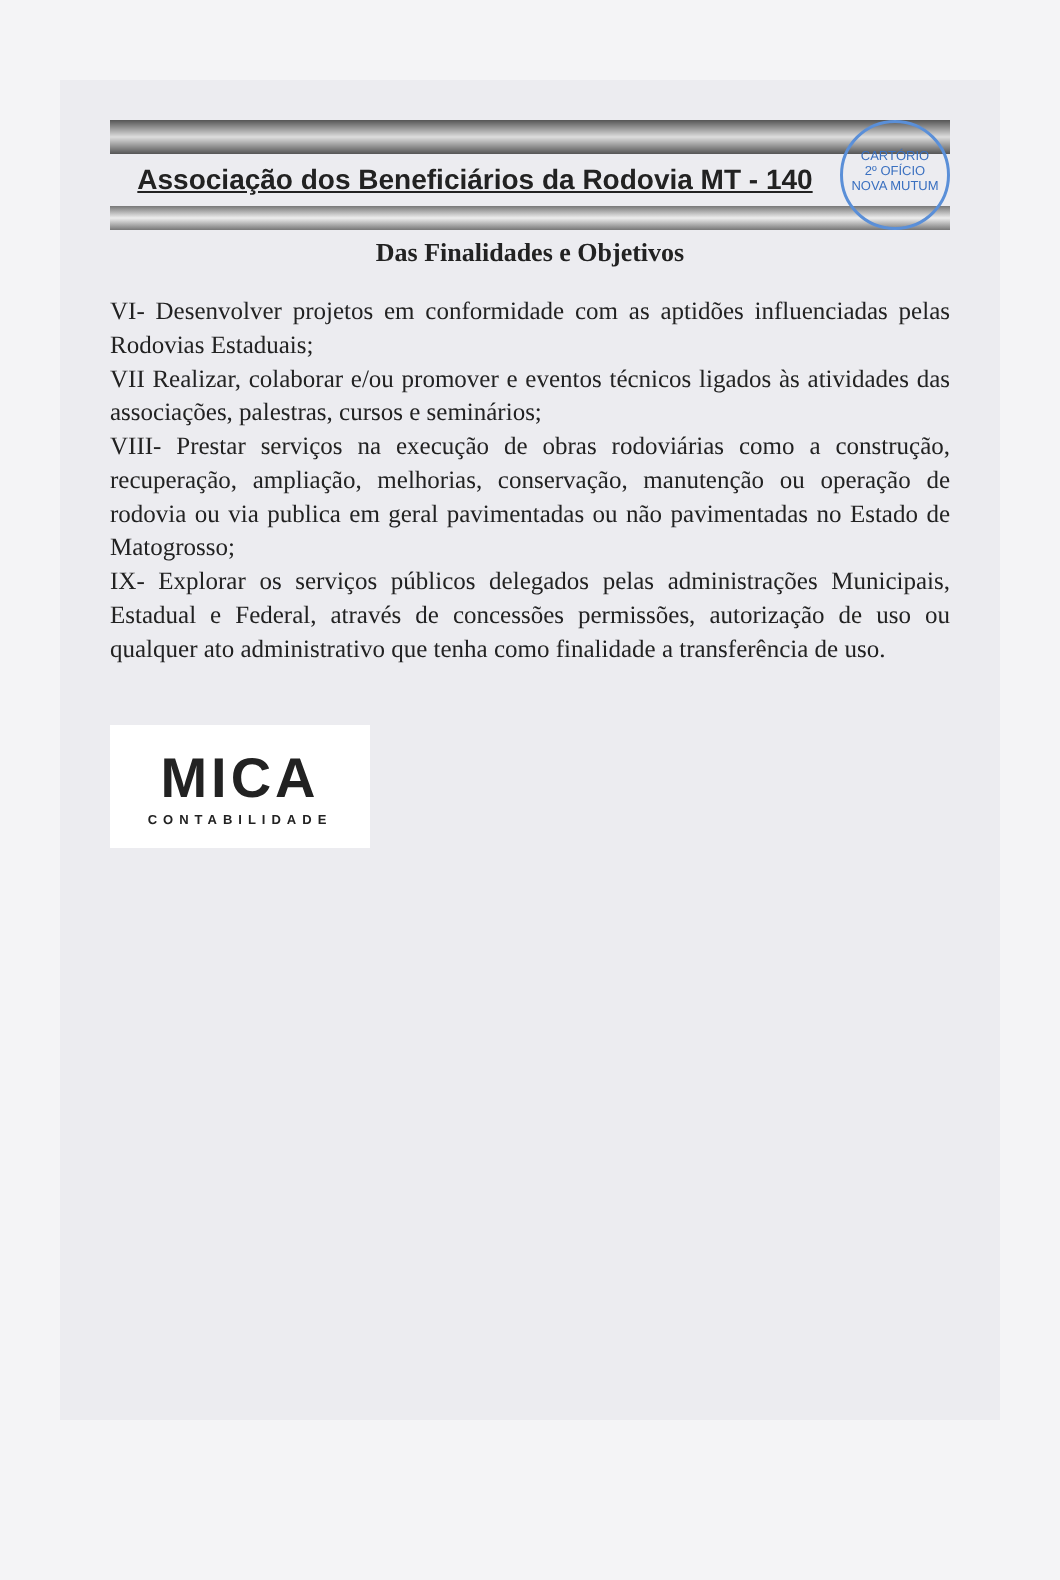CARTÓRIO
2º OFÍCIO
NOVA MUTUM
Associação dos Beneficiários da Rodovia MT - 140
Das Finalidades e Objetivos
VI- Desenvolver projetos em conformidade com as aptidões influenciadas pelas Rodovias Estaduais;
VII Realizar, colaborar e/ou promover e eventos técnicos ligados às atividades das associações, palestras, cursos e seminários;
VIII- Prestar serviços na execução de obras rodoviárias como a construção, recuperação, ampliação, melhorias, conservação, manutenção ou operação de rodovia ou via publica em geral pavimentadas ou não pavimentadas no Estado de Matogrosso;
IX- Explorar os serviços públicos delegados pelas administrações Municipais, Estadual e Federal, através de concessões permissões, autorização de uso ou qualquer ato administrativo que tenha como finalidade a transferência de uso.
MICA
CONTABILIDADE